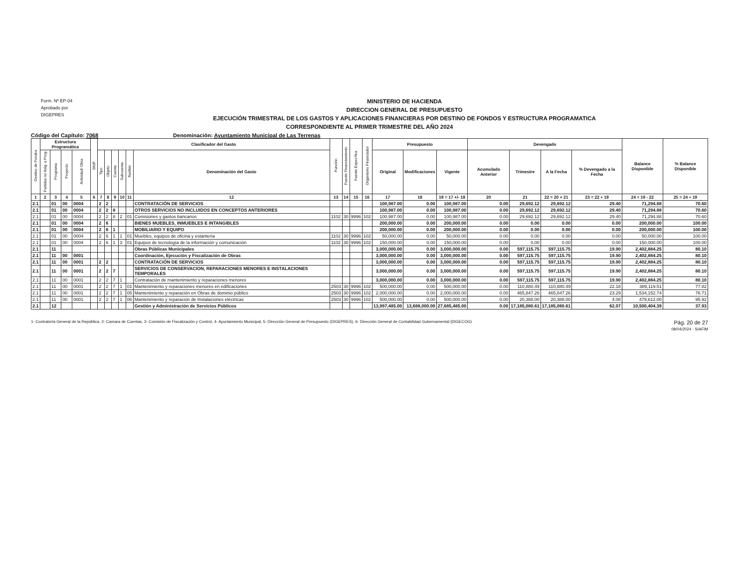Form. Nº EP-04
Aprobado por
DIGEPRES
MINISTERIO DE HACIENDA
DIRECCION GENERAL DE PRESUPUESTO
EJECUCIÓN TRIMESTRAL DE LOS GASTOS Y APLICACIONES FINANCIERAS POR DESTINO DE FONDOS Y ESTRUCTURA PROGRAMATICA
CORRESPONDIENTE AL PRIMER TRIMESTRE DEL AÑO 2024
Código del Capítulo: 7068 Denominación: Ayuntamiento Municipal de Las Terrenas
| Destino de Fondos | Estructura Programática | | | | SNIP | Clasificador del Gasto | | | | | | Función | Fuente Financiamiento | Fuente Específica | Organismo Financiador | Presupuesto | | | Devengado | | | | Balance Disponible | % Balance Disponible |
| --- | --- | --- | --- | --- | --- | --- | --- | --- | --- | --- | --- | --- | --- | --- | --- | --- | --- | --- | --- | --- | --- | --- | --- | --- |
| | Partidas no Asig. a Prog. | Programa | Proyecto | Actividad/ Obra | | Tipo | Objeto | Cuenta | Subcuenta | Auxiliar | Denominación del Gasto | | | | | Original | Modificaciones | Vigente | Acumulado Anterior | Trimestre | A la Fecha | % Devengado a la Fecha | | |
| 1 | 2 | 3 | 4 | 5 | 6 | 7 | 8 | 9 | 10 | 11 | 12 | 13 | 14 | 15 | 16 | 17 | 18 | 19 = 17 +/- 18 | 20 | 21 | 22 = 20 + 21 | 23 = 22 ÷ 19 | 24 = 19 - 22 | 25 = 24 ÷ 19 |
| 2.1 | | 01 | 00 | 0004 | | 2 | 2 | | | | CONTRATACIÓN DE SERVICIOS | | | | | 100,987.00 | 0.00 | 100,987.00 | 0.00 | 29,692.12 | 29,692.12 | 29.40 | 71,294.88 | 70.60 |
| 2.1 | | 01 | 00 | 0004 | | 2 | 2 | 8 | | | OTROS SERVICIOS NO INCLUIDOS EN CONCEPTOS ANTERIORES | | | | | 100,987.00 | 0.00 | 100,987.00 | 0.00 | 29,692.12 | 29,692.12 | 29.40 | 71,294.88 | 70.60 |
| 2.1 | | 01 | 00 | 0004 | | 2 | 2 | 8 | 2 | 01 | Comisiones y gastos bancarios | 1102 | 30 | 9996 | 102 | 100,987.00 | 0.00 | 100,987.00 | 0.00 | 29,692.12 | 29,692.12 | 29.40 | 71,294.88 | 70.60 |
| 2.1 | | 01 | 00 | 0004 | | 2 | 6 | | | | BIENES MUEBLES, INMUEBLES E INTANGIBLES | | | | | 200,000.00 | 0.00 | 200,000.00 | 0.00 | 0.00 | 0.00 | 0.00 | 200,000.00 | 100.00 |
| 2.1 | | 01 | 00 | 0004 | | 2 | 6 | 1 | | | MOBILIARIO Y EQUIPO | | | | | 200,000.00 | 0.00 | 200,000.00 | 0.00 | 0.00 | 0.00 | 0.00 | 200,000.00 | 100.00 |
| 2.1 | | 01 | 00 | 0004 | | 2 | 6 | 1 | 1 | 01 | Muebles, equipos de oficina y estantería | 1102 | 30 | 9996 | 102 | 50,000.00 | 0.00 | 50,000.00 | 0.00 | 0.00 | 0.00 | 0.00 | 50,000.00 | 100.00 |
| 2.1 | | 01 | 00 | 0004 | | 2 | 6 | 1 | 3 | 01 | Equipos de tecnología de la información y comunicación | 1102 | 30 | 9996 | 102 | 150,000.00 | 0.00 | 150,000.00 | 0.00 | 0.00 | 0.00 | 0.00 | 150,000.00 | 100.00 |
| 2.1 | | 11 | | | | | | | | | Obras Públicas Municipales | | | | | 3,000,000.00 | 0.00 | 3,000,000.00 | 0.00 | 597,115.75 | 597,115.75 | 19.90 | 2,402,884.25 | 80.10 |
| 2.1 | | 11 | 00 | 0001 | | | | | | | Coordinación, Ejecución y Fiscalización de Obras | | | | | 3,000,000.00 | 0.00 | 3,000,000.00 | 0.00 | 597,115.75 | 597,115.75 | 19.90 | 2,402,884.25 | 80.10 |
| 2.1 | | 11 | 00 | 0001 | | 2 | 2 | | | | CONTRATACIÓN DE SERVICIOS | | | | | 3,000,000.00 | 0.00 | 3,000,000.00 | 0.00 | 597,115.75 | 597,115.75 | 19.90 | 2,402,884.25 | 80.10 |
| 2.1 | | 11 | 00 | 0001 | | 2 | 2 | 7 | | | SERVICIOS DE CONSERVACION, REPARACIONES MENORES E INSTALACIONES TEMPORALES | | | | | 3,000,000.00 | 0.00 | 3,000,000.00 | 0.00 | 597,115.75 | 597,115.75 | 19.90 | 2,402,884.25 | 80.10 |
| 2.1 | | 11 | 00 | 0001 | | 2 | 2 | 7 | 1 | | Contratación de mantenimiento y reparaciones menores | | | | | 3,000,000.00 | 0.00 | 3,000,000.00 | 0.00 | 597,115.75 | 597,115.75 | 19.90 | 2,402,884.25 | 80.10 |
| 2.1 | | 11 | 00 | 0001 | | 2 | 2 | 7 | 1 | 01 | Mantenimiento y reparaciones menores en edificaciones | 2503 | 30 | 9996 | 102 | 500,000.00 | 0.00 | 500,000.00 | 0.00 | 110,880.49 | 110,880.49 | 22.18 | 389,119.51 | 77.82 |
| 2.1 | | 11 | 00 | 0001 | | 2 | 2 | 7 | 1 | 05 | Mantenimiento y reparación en Obras de dominio público | 2503 | 30 | 9996 | 102 | 2,000,000.00 | 0.00 | 2,000,000.00 | 0.00 | 465,847.26 | 465,847.26 | 23.29 | 1,534,152.74 | 76.71 |
| 2.1 | | 11 | 00 | 0001 | | 2 | 2 | 7 | 1 | 06 | Mantenimiento y reparación de Instalaciones eléctricas | 2503 | 30 | 9996 | 102 | 500,000.00 | 0.00 | 500,000.00 | 0.00 | 20,388.00 | 20,388.00 | 4.08 | 479,612.00 | 95.92 |
| 2.1 | | 12 | | | | | | | | | Gestión y Administración de Servicios Públicos | | | | | 13,997,485.00 | 13,688,000.00 | 27,685,485.00 | 0.00 | 17,185,080.61 | 17,185,080.61 | 62.07 | 10,500,404.39 | 37.93 |
1- Contraloría General de la República, 2- Camara de Cuentas, 3- Comisión de Fiscalización y Control, 4- Ayuntamiento Municipal, 5- Dirección General de Presupuesto (DIGEPRES), 6- Dirección General de Contabilidad Gubernamental (DIGECOG)
Pág. 20 de 27
08/04/2024 - SIAFIM